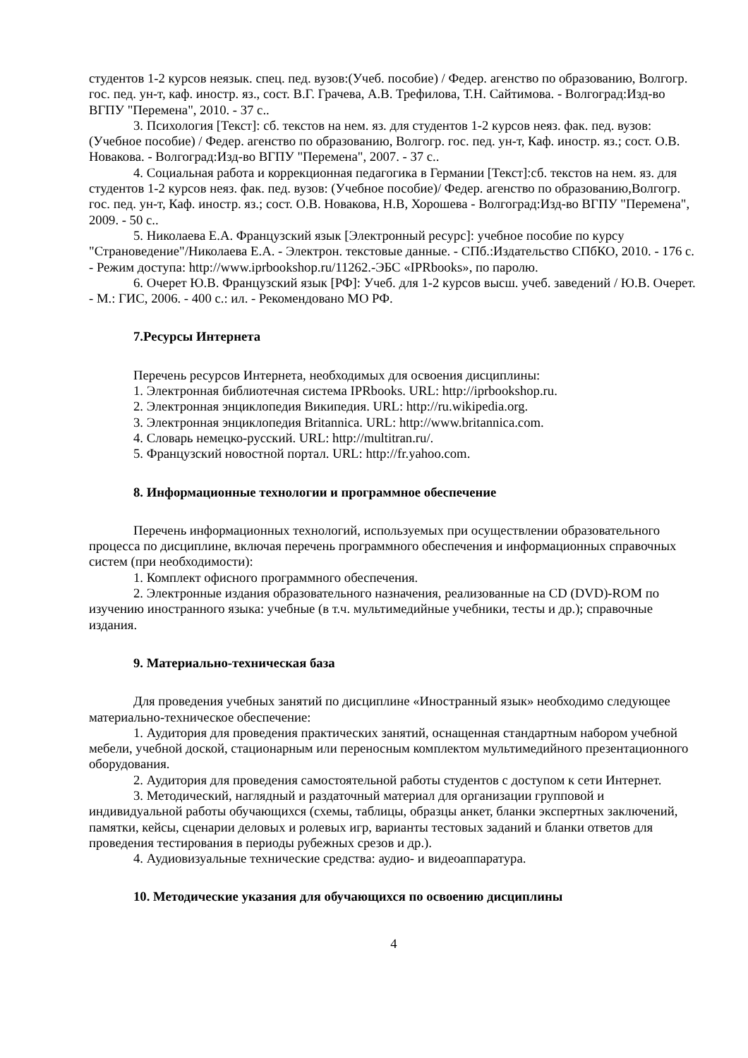студентов 1-2 курсов неязык. спец. пед. вузов:(Учеб. пособие) / Федер. агенство по образованию, Волгогр. гос. пед. ун-т, каф. иностр. яз., сост. В.Г. Грачева, А.В. Трефилова, Т.Н. Сайтимова. - Волгоград:Изд-во ВГПУ "Перемена", 2010. - 37 с..
3. Психология [Текст]: сб. текстов на нем. яз. для студентов 1-2 курсов неяз. фак. пед. вузов: (Учебное пособие) / Федер. агенство по образованию, Волгогр. гос. пед. ун-т, Каф. иностр. яз.; сост. О.В. Новакова. - Волгоград:Изд-во ВГПУ "Перемена", 2007. - 37 с..
4. Социальная работа и коррекционная педагогика в Германии [Текст]:сб. текстов на нем. яз. для студентов 1-2 курсов неяз. фак. пед. вузов: (Учебное пособие)/ Федер. агенство по образованию,Волгогр. гос. пед. ун-т, Каф. иностр. яз.; сост. О.В. Новакова, Н.В, Хорошева - Волгоград:Изд-во ВГПУ "Перемена", 2009. - 50 с..
5. Николаева Е.А. Французский язык [Электронный ресурс]: учебное пособие по курсу "Страноведение"/Николаева Е.А. - Электрон. текстовые данные. - СПб.:Издательство СПбКО, 2010. - 176 с. - Режим доступа: http://www.iprbookshop.ru/11262.-ЭБС «IPRbooks», по паролю.
6. Очерет Ю.В. Французский язык [РФ]: Учеб. для 1-2 курсов высш. учеб. заведений / Ю.В. Очерет. - М.: ГИС, 2006. - 400 с.: ил. - Рекомендовано МО РФ.
7.Ресурсы Интернета
Перечень ресурсов Интернета, необходимых для освоения дисциплины:
1. Электронная библиотечная система IPRbooks. URL: http://iprbookshop.ru.
2. Электронная энциклопедия Википедия. URL: http://ru.wikipedia.org.
3. Электронная энциклопедия Britannica. URL: http://www.britannica.com.
4. Словарь немецко-русский. URL: http://multitran.ru/.
5. Французский новостной портал. URL: http://fr.yahoo.com.
8. Информационные технологии и программное обеспечение
Перечень информационных технологий, используемых при осуществлении образовательного процесса по дисциплине, включая перечень программного обеспечения и информационных справочных систем (при необходимости):
1. Комплект офисного программного обеспечения.
2. Электронные издания образовательного назначения, реализованные на CD (DVD)-ROM по изучению иностранного языка: учебные (в т.ч. мультимедийные учебники, тесты и др.); справочные издания.
9. Материально-техническая база
Для проведения учебных занятий по дисциплине «Иностранный язык» необходимо следующее материально-техническое обеспечение:
1. Аудитория для проведения практических занятий, оснащенная стандартным набором учебной мебели, учебной доской, стационарным или переносным комплектом мультимедийного презентационного оборудования.
2. Аудитория для проведения самостоятельной работы студентов с доступом к сети Интернет.
3. Методический, наглядный и раздаточный материал для организации групповой и индивидуальной работы обучающихся (схемы, таблицы, образцы анкет, бланки экспертных заключений, памятки, кейсы, сценарии деловых и ролевых игр, варианты тестовых заданий и бланки ответов для проведения тестирования в периоды рубежных срезов и др.).
4. Аудиовизуальные технические средства: аудио- и видеоаппаратура.
10. Методические указания для обучающихся по освоению дисциплины
4